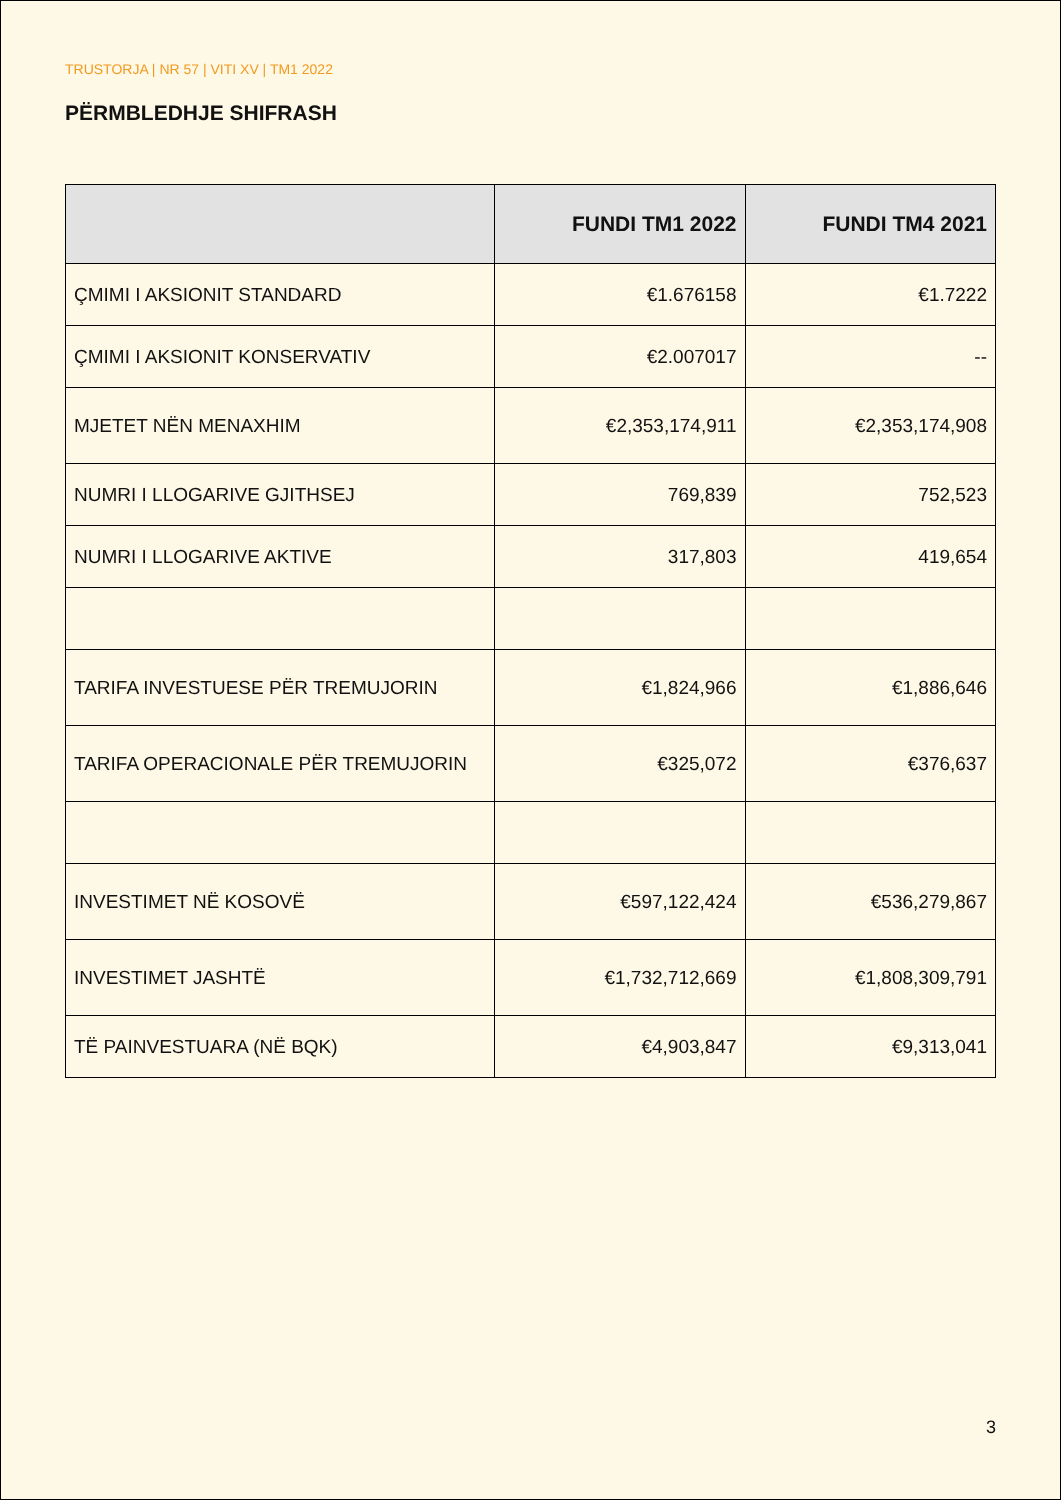TRUSTORJA | NR 57 | VITI XV | TM1 2022
PËRMBLEDHJE SHIFRASH
| | FUNDI TM1 2022 | FUNDI TM4 2021 |
| --- | --- | --- |
| ÇMIMI I AKSIONIT STANDARD | €1.676158 | €1.7222 |
| ÇMIMI I AKSIONIT KONSERVATIV | €2.007017 | -- |
| MJETET NËN MENAXHIM | €2,353,174,911 | €2,353,174,908 |
| NUMRI I LLOGARIVE GJITHSEJ | 769,839 | 752,523 |
| NUMRI I LLOGARIVE AKTIVE | 317,803 | 419,654 |
| TARIFA INVESTUESE PËR TREMUJORIN | €1,824,966 | €1,886,646 |
| TARIFA OPERACIONALE PËR TREMUJORIN | €325,072 | €376,637 |
| INVESTIMET NË KOSOVË | €597,122,424 | €536,279,867 |
| INVESTIMET JASHTË | €1,732,712,669 | €1,808,309,791 |
| TË PAINVESTUARA (NË BQK) | €4,903,847 | €9,313,041 |
3